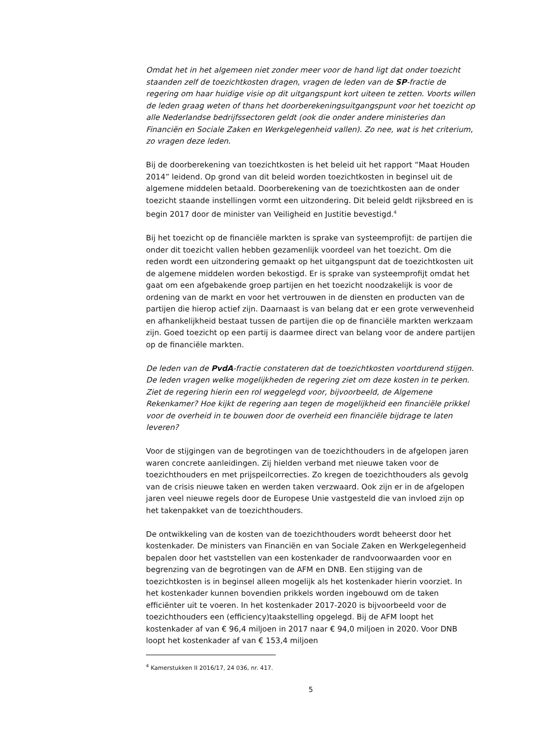Omdat het in het algemeen niet zonder meer voor de hand ligt dat onder toezicht staanden zelf de toezichtkosten dragen, vragen de leden van de SP-fractie de regering om haar huidige visie op dit uitgangspunt kort uiteen te zetten. Voorts willen de leden graag weten of thans het doorberekeningsuitgangspunt voor het toezicht op alle Nederlandse bedrijfssectoren geldt (ook die onder andere ministeries dan Financiën en Sociale Zaken en Werkgelegenheid vallen). Zo nee, wat is het criterium, zo vragen deze leden.
Bij de doorberekening van toezichtkosten is het beleid uit het rapport “Maat Houden 2014” leidend. Op grond van dit beleid worden toezichtkosten in beginsel uit de algemene middelen betaald. Doorberekening van de toezichtkosten aan de onder toezicht staande instellingen vormt een uitzondering. Dit beleid geldt rijksbreed en is begin 2017 door de minister van Veiligheid en Justitie bevestigd.<sup>4</sup>
Bij het toezicht op de financiële markten is sprake van systeemprofijt: de partijen die onder dit toezicht vallen hebben gezamenlijk voordeel van het toezicht. Om die reden wordt een uitzondering gemaakt op het uitgangspunt dat de toezichtkosten uit de algemene middelen worden bekostigd. Er is sprake van systeemprofijt omdat het gaat om een afgebakende groep partijen en het toezicht noodzakelijk is voor de ordening van de markt en voor het vertrouwen in de diensten en producten van de partijen die hierop actief zijn. Daarnaast is van belang dat er een grote verwevenheid en afhankelijkheid bestaat tussen de partijen die op de financiële markten werkzaam zijn. Goed toezicht op een partij is daarmee direct van belang voor de andere partijen op de financiële markten.
De leden van de PvdA-fractie constateren dat de toezichtkosten voortdurend stijgen. De leden vragen welke mogelijkheden de regering ziet om deze kosten in te perken. Ziet de regering hierin een rol weggelegd voor, bijvoorbeeld, de Algemene Rekenkamer? Hoe kijkt de regering aan tegen de mogelijkheid een financiële prikkel voor de overheid in te bouwen door de overheid een financiële bijdrage te laten leveren?
Voor de stijgingen van de begrotingen van de toezichthouders in de afgelopen jaren waren concrete aanleidingen. Zij hielden verband met nieuwe taken voor de toezichthouders en met prijspeilcorrecties. Zo kregen de toezichthouders als gevolg van de crisis nieuwe taken en werden taken verzwaard. Ook zijn er in de afgelopen jaren veel nieuwe regels door de Europese Unie vastgesteld die van invloed zijn op het takenpakket van de toezichthouders.
De ontwikkeling van de kosten van de toezichthouders wordt beheerst door het kostenkader. De ministers van Financiën en van Sociale Zaken en Werkgelegenheid bepalen door het vaststellen van een kostenkader de randvoorwaarden voor en begrenzing van de begrotingen van de AFM en DNB. Een stijging van de toezichtkosten is in beginsel alleen mogelijk als het kostenkader hierin voorziet. In het kostenkader kunnen bovendien prikkels worden ingebouwd om de taken efficiënter uit te voeren. In het kostenkader 2017-2020 is bijvoorbeeld voor de toezichthouders een (efficiency)taakstelling opgelegd. Bij de AFM loopt het kostenkader af van € 96,4 miljoen in 2017 naar € 94,0 miljoen in 2020. Voor DNB loopt het kostenkader af van € 153,4 miljoen
<sup>4</sup> Kamerstukken II 2016/17, 24 036, nr. 417.
5